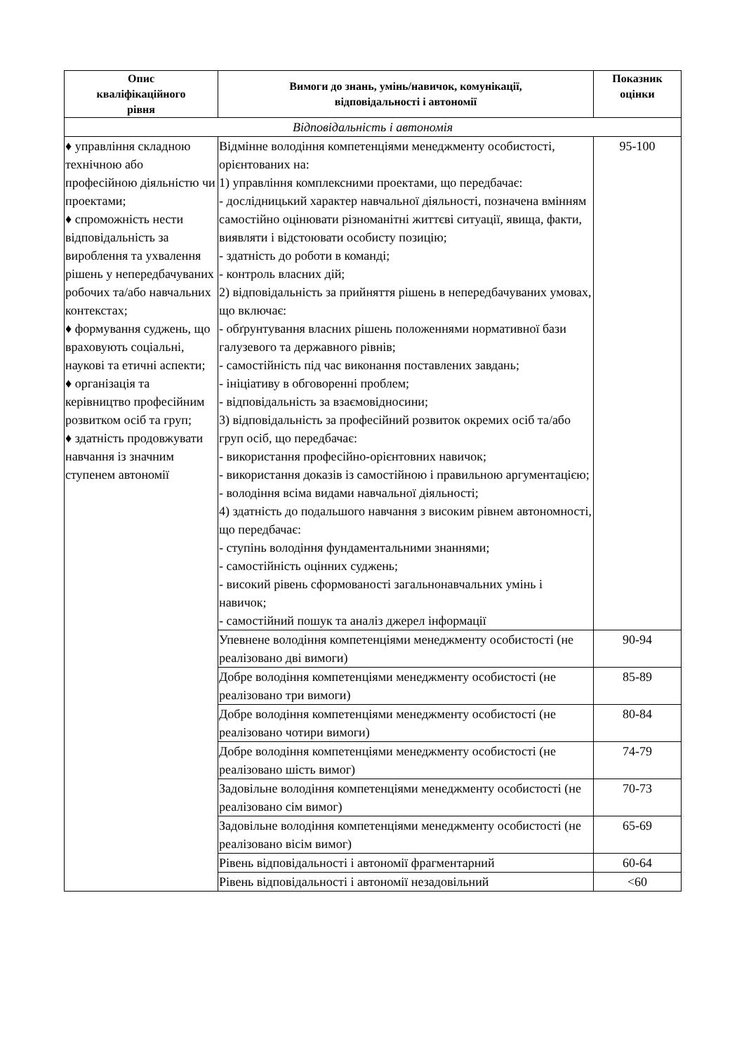| Опис кваліфікаційного рівня | Вимоги до знань, умінь/навичок, комунікації, відповідальності і автономії | Показник оцінки |
| --- | --- | --- |
| Відповідальність і автономія | | |
| ♦ управління складною технічною або професійною діяльністю чи проектами; ♦ спроможність нести відповідальність за вироблення та ухвалення рішень у непередбачуваних робочих та/або навчальних контекстах; ♦ формування суджень, що враховують соціальні, наукові та етичні аспекти; ♦ організація та керівництво професійним розвитком осіб та груп; ♦ здатність продовжувати навчання із значним ступенем автономії | Відмінне володіння компетенціями менеджменту особистості, орієнтованих на: 1) управління комплексними проектами, що передбачає: - дослідницький характер навчальної діяльності, позначена вмінням самостійно оцінювати різноманітні життєві ситуації, явища, факти, виявляти і відстоювати особисту позицію; - здатність до роботи в команді; - контроль власних дій; 2) відповідальність за прийняття рішень в непередбачуваних умовах, що включає: - обґрунтування власних рішень положеннями нормативної бази галузевого та державного рівнів; - самостійність під час виконання поставлених завдань; - ініціативу в обговоренні проблем; - відповідальність за взаємовідносини; 3) відповідальність за професійний розвиток окремих осіб та/або груп осіб, що передбачає: - використання професійно-орієнтовних навичок; - використання доказів із самостійною і правильною аргументацією; - володіння всіма видами навчальної діяльності; 4) здатність до подальшого навчання з високим рівнем автономності, що передбачає: - ступінь володіння фундаментальними знаннями; - самостійність оцінних суджень; - високий рівень сформованості загальнонавчальних умінь і навичок; - самостійний пошук та аналіз джерел інформації | 95-100 |
| | Упевнене володіння компетенціями менеджменту особистості (не реалізовано дві вимоги) | 90-94 |
| | Добре володіння компетенціями менеджменту особистості (не реалізовано три вимоги) | 85-89 |
| | Добре володіння компетенціями менеджменту особистості (не реалізовано чотири вимоги) | 80-84 |
| | Добре володіння компетенціями менеджменту особистості (не реалізовано шість вимог) | 74-79 |
| | Задовільне володіння компетенціями менеджменту особистості (не реалізовано сім вимог) | 70-73 |
| | Задовільне володіння компетенціями менеджменту особистості (не реалізовано вісім вимог) | 65-69 |
| | Рівень відповідальності і автономії фрагментарний | 60-64 |
| | Рівень відповідальності і автономії незадовільний | <60 |